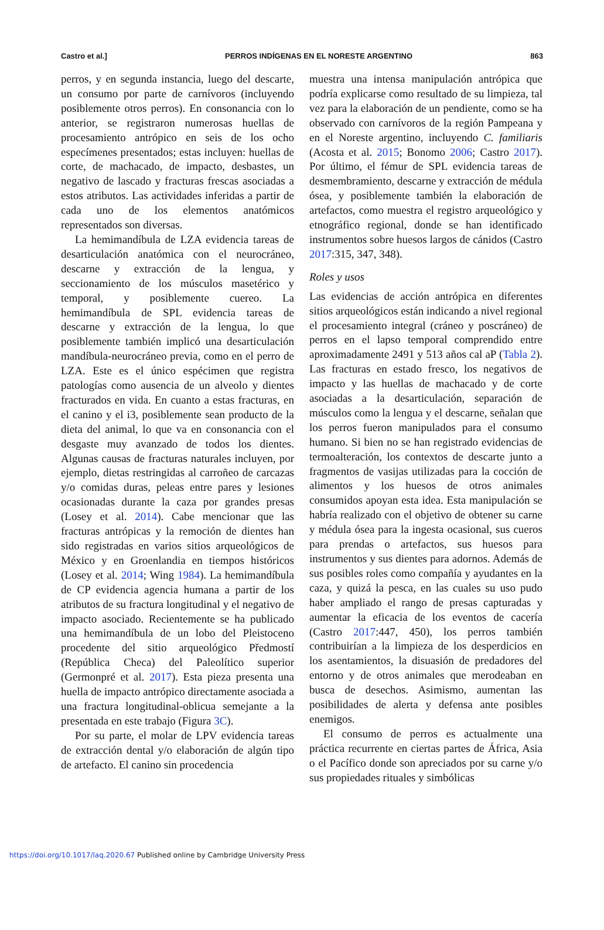Castro et al.] PERROS INDÍGENAS EN EL NORESTE ARGENTINO 863
perros, y en segunda instancia, luego del descarte, un consumo por parte de carnívoros (incluyendo posiblemente otros perros). En consonancia con lo anterior, se registraron numerosas huellas de procesamiento antrópico en seis de los ocho especímenes presentados; estas incluyen: huellas de corte, de machacado, de impacto, desbastes, un negativo de lascado y fracturas frescas asociadas a estos atributos. Las actividades inferidas a partir de cada uno de los elementos anatómicos representados son diversas.
La hemimandíbula de LZA evidencia tareas de desarticulación anatómica con el neurocráneo, descarne y extracción de la lengua, y seccionamiento de los músculos masetérico y temporal, y posiblemente cuereo. La hemimandíbula de SPL evidencia tareas de descarne y extracción de la lengua, lo que posiblemente también implicó una desarticulación mandíbula-neurocráneo previa, como en el perro de LZA. Este es el único espécimen que registra patologías como ausencia de un alveolo y dientes fracturados en vida. En cuanto a estas fracturas, en el canino y el i3, posiblemente sean producto de la dieta del animal, lo que va en consonancia con el desgaste muy avanzado de todos los dientes. Algunas causas de fracturas naturales incluyen, por ejemplo, dietas restringidas al carroñeo de carcazas y/o comidas duras, peleas entre pares y lesiones ocasionadas durante la caza por grandes presas (Losey et al. 2014). Cabe mencionar que las fracturas antrópicas y la remoción de dientes han sido registradas en varios sitios arqueológicos de México y en Groenlandia en tiempos históricos (Losey et al. 2014; Wing 1984). La hemimandíbula de CP evidencia agencia humana a partir de los atributos de su fractura longitudinal y el negativo de impacto asociado. Recientemente se ha publicado una hemimandíbula de un lobo del Pleistoceno procedente del sitio arqueológico Předmostí (República Checa) del Paleolítico superior (Germonpré et al. 2017). Esta pieza presenta una huella de impacto antrópico directamente asociada a una fractura longitudinal-oblicua semejante a la presentada en este trabajo (Figura 3C).
Por su parte, el molar de LPV evidencia tareas de extracción dental y/o elaboración de algún tipo de artefacto. El canino sin procedencia
muestra una intensa manipulación antrópica que podría explicarse como resultado de su limpieza, tal vez para la elaboración de un pendiente, como se ha observado con carnívoros de la región Pampeana y en el Noreste argentino, incluyendo C. familiaris (Acosta et al. 2015; Bonomo 2006; Castro 2017). Por último, el fémur de SPL evidencia tareas de desmembramiento, descarne y extracción de médula ósea, y posiblemente también la elaboración de artefactos, como muestra el registro arqueológico y etnográfico regional, donde se han identificado instrumentos sobre huesos largos de cánidos (Castro 2017:315, 347, 348).
Roles y usos
Las evidencias de acción antrópica en diferentes sitios arqueológicos están indicando a nivel regional el procesamiento integral (cráneo y poscráneo) de perros en el lapso temporal comprendido entre aproximadamente 2491 y 513 años cal aP (Tabla 2). Las fracturas en estado fresco, los negativos de impacto y las huellas de machacado y de corte asociadas a la desarticulación, separación de músculos como la lengua y el descarne, señalan que los perros fueron manipulados para el consumo humano. Si bien no se han registrado evidencias de termoalteración, los contextos de descarte junto a fragmentos de vasijas utilizadas para la cocción de alimentos y los huesos de otros animales consumidos apoyan esta idea. Esta manipulación se habría realizado con el objetivo de obtener su carne y médula ósea para la ingesta ocasional, sus cueros para prendas o artefactos, sus huesos para instrumentos y sus dientes para adornos. Además de sus posibles roles como compañía y ayudantes en la caza, y quizá la pesca, en las cuales su uso pudo haber ampliado el rango de presas capturadas y aumentar la eficacia de los eventos de cacería (Castro 2017:447, 450), los perros también contribuirían a la limpieza de los desperdicios en los asentamientos, la disuasión de predadores del entorno y de otros animales que merodeaban en busca de desechos. Asimismo, aumentan las posibilidades de alerta y defensa ante posibles enemigos.
El consumo de perros es actualmente una práctica recurrente en ciertas partes de África, Asia o el Pacífico donde son apreciados por su carne y/o sus propiedades rituales y simbólicas
https://doi.org/10.1017/laq.2020.67 Published online by Cambridge University Press